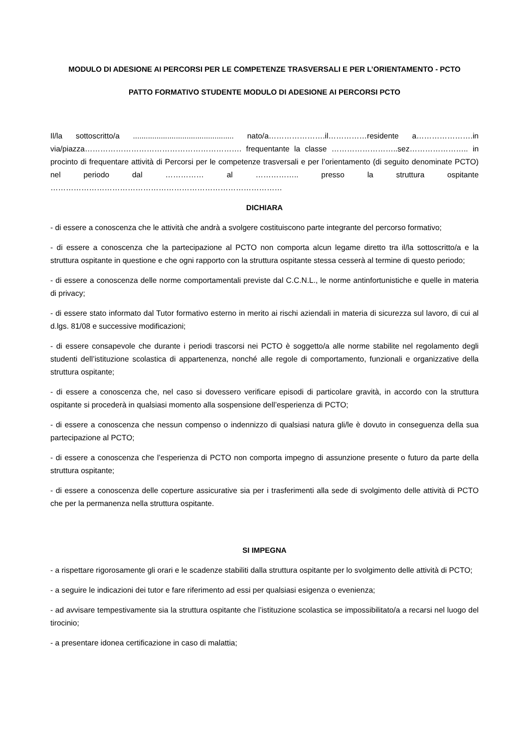MODULO DI ADESIONE AI PERCORSI PER LE COMPETENZE TRASVERSALI E PER L’ORIENTAMENTO - PCTO
PATTO FORMATIVO STUDENTE MODULO DI ADESIONE AI PERCORSI PCTO
Il/la sottoscritto/a ............................................... nato/a………………….il……………residente a………………….in via/piazza……………………………………………………. frequentante la classe ……………………..sez………………….. in procinto di frequentare attività di Percorsi per le competenze trasversali e per l’orientamento (di seguito denominate PCTO) nel periodo dal …………… al …………….. presso la struttura ospitante ………………………………………………………………………………
DICHIARA
- di essere a conoscenza che le attività che andrà a svolgere costituiscono parte integrante del percorso formativo;
- di essere a conoscenza che la partecipazione al PCTO non comporta alcun legame diretto tra il/la sottoscritto/a e la struttura ospitante in questione e che ogni rapporto con la struttura ospitante stessa cesserà al termine di questo periodo;
- di essere a conoscenza delle norme comportamentali previste dal C.C.N.L., le norme antinfortunistiche e quelle in materia di privacy;
- di essere stato informato dal Tutor formativo esterno in merito ai rischi aziendali in materia di sicurezza sul lavoro, di cui al d.lgs. 81/08 e successive modificazioni;
- di essere consapevole che durante i periodi trascorsi nei PCTO è soggetto/a alle norme stabilite nel regolamento degli studenti dell’istituzione scolastica di appartenenza, nonché alle regole di comportamento, funzionali e organizzative della struttura ospitante;
- di essere a conoscenza che, nel caso si dovessero verificare episodi di particolare gravità, in accordo con la struttura ospitante si procederà in qualsiasi momento alla sospensione dell’esperienza di PCTO;
- di essere a conoscenza che nessun compenso o indennizzo di qualsiasi natura gli/le è dovuto in conseguenza della sua partecipazione al PCTO;
- di essere a conoscenza che l’esperienza di PCTO non comporta impegno di assunzione presente o futuro da parte della struttura ospitante;
- di essere a conoscenza delle coperture assicurative sia per i trasferimenti alla sede di svolgimento delle attività di PCTO che per la permanenza nella struttura ospitante.
SI IMPEGNA
- a rispettare rigorosamente gli orari e le scadenze stabiliti dalla struttura ospitante per lo svolgimento delle attività di PCTO;
- a seguire le indicazioni dei tutor e fare riferimento ad essi per qualsiasi esigenza o evenienza;
- ad avvisare tempestivamente sia la struttura ospitante che l’istituzione scolastica se impossibilitato/a a recarsi nel luogo del tirocinio;
- a presentare idonea certificazione in caso di malattia;